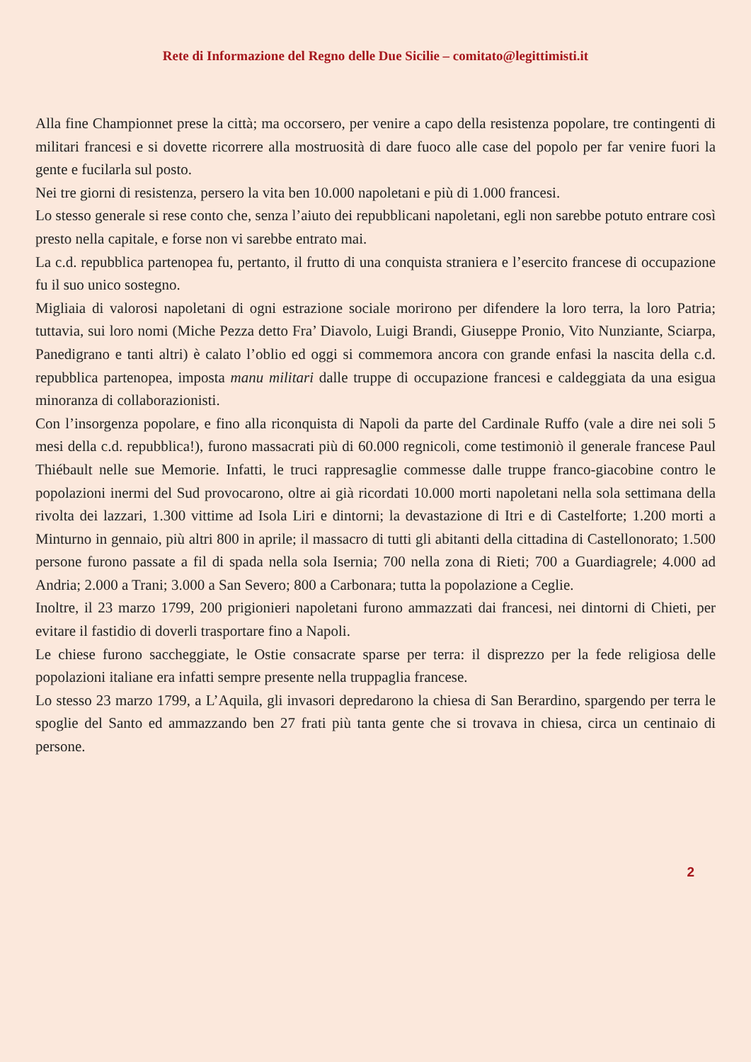Rete di Informazione del Regno delle Due Sicilie – comitato@legittimisti.it
Alla fine Championnet prese la città; ma occorsero, per venire a capo della resistenza popolare, tre contingenti di militari francesi e si dovette ricorrere alla mostruosità di dare fuoco alle case del popolo per far venire fuori la gente e fucilarla sul posto.
Nei tre giorni di resistenza, persero la vita ben 10.000 napoletani e più di 1.000 francesi.
Lo stesso generale si rese conto che, senza l’aiuto dei repubblicani napoletani, egli non sarebbe potuto entrare così presto nella capitale, e forse non vi sarebbe entrato mai.
La c.d. repubblica partenopea fu, pertanto, il frutto di una conquista straniera e l’esercito francese di occupazione fu il suo unico sostegno.
Migliaia di valorosi napoletani di ogni estrazione sociale morirono per difendere la loro terra, la loro Patria; tuttavia, sui loro nomi (Miche Pezza detto Fra’ Diavolo, Luigi Brandi, Giuseppe Pronio, Vito Nunziante, Sciarpa, Panedigrano e tanti altri) è calato l’oblio ed oggi si commemora ancora con grande enfasi la nascita della c.d. repubblica partenopea, imposta manu militari dalle truppe di occupazione francesi e caldeggiata da una esigua minoranza di collaborazionisti.
Con l’insorgenza popolare, e fino alla riconquista di Napoli da parte del Cardinale Ruffo (vale a dire nei soli 5 mesi della c.d. repubblica!), furono massacrati più di 60.000 regnicoli, come testimoniò il generale francese Paul Thiébault nelle sue Memorie. Infatti, le truci rappresaglie commesse dalle truppe franco-giacobine contro le popolazioni inermi del Sud provocarono, oltre ai già ricordati 10.000 morti napoletani nella sola settimana della rivolta dei lazzari, 1.300 vittime ad Isola Liri e dintorni; la devastazione di Itri e di Castelforte; 1.200 morti a Minturno in gennaio, più altri 800 in aprile; il massacro di tutti gli abitanti della cittadina di Castellonorato; 1.500 persone furono passate a fil di spada nella sola Isernia; 700 nella zona di Rieti; 700 a Guardiagrele; 4.000 ad Andria; 2.000 a Trani; 3.000 a San Severo; 800 a Carbonara; tutta la popolazione a Ceglie.
Inoltre, il 23 marzo 1799, 200 prigionieri napoletani furono ammazzati dai francesi, nei dintorni di Chieti, per evitare il fastidio di doverli trasportare fino a Napoli.
Le chiese furono saccheggiate, le Ostie consacrate sparse per terra: il disprezzo per la fede religiosa delle popolazioni italiane era infatti sempre presente nella truppaglia francese.
Lo stesso 23 marzo 1799, a L’Aquila, gli invasori depredarono la chiesa di San Berardino, spargendo per terra le spoglie del Santo ed ammazzando ben 27 frati più tanta gente che si trovava in chiesa, circa un centinaio di persone.
2